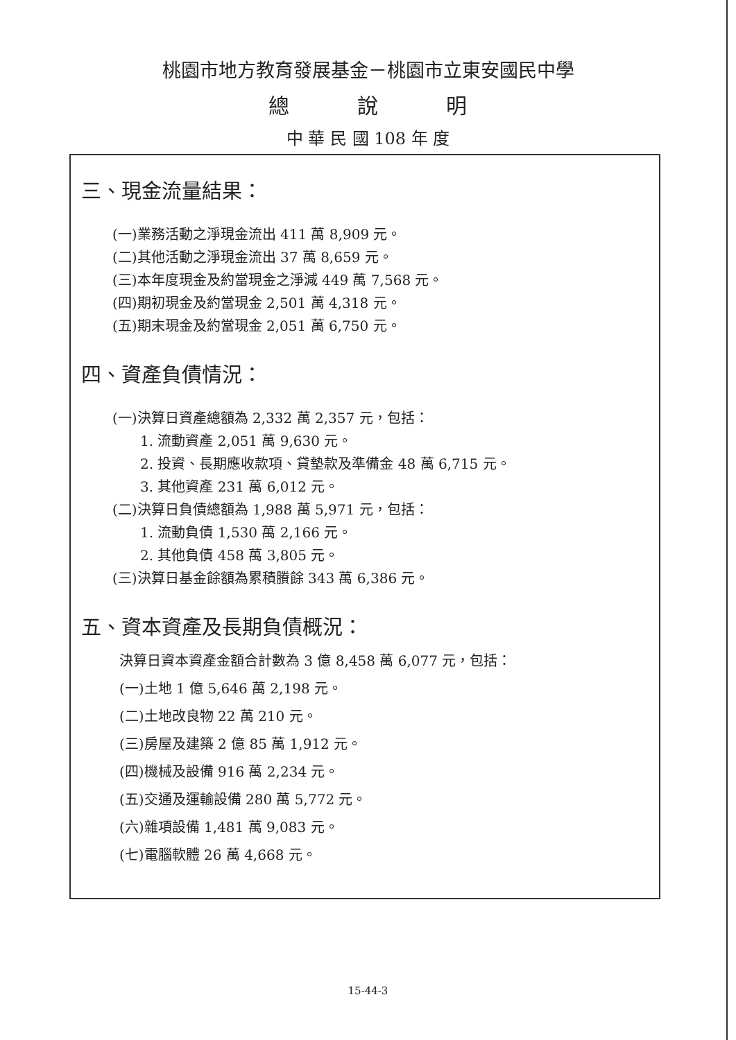桃園市地方教育發展基金－桃園市立東安國民中學
總　　　說　　　明
中 華 民 國 108 年 度
三、現金流量結果：
(一)業務活動之淨現金流出 411 萬 8,909 元。
(二)其他活動之淨現金流出 37 萬 8,659 元。
(三)本年度現金及約當現金之淨減 449 萬 7,568 元。
(四)期初現金及約當現金 2,501 萬 4,318 元。
(五)期末現金及約當現金 2,051 萬 6,750 元。
四、資產負債情況：
(一)決算日資產總額為 2,332 萬 2,357 元，包括：
1. 流動資產 2,051 萬 9,630 元。
2. 投資、長期應收款項、貸墊款及準備金 48 萬 6,715 元。
3. 其他資產 231 萬 6,012 元。
(二)決算日負債總額為 1,988 萬 5,971 元，包括：
1. 流動負債 1,530 萬 2,166 元。
2. 其他負債 458 萬 3,805 元。
(三)決算日基金餘額為累積賸餘 343 萬 6,386 元。
五、資本資產及長期負債概況：
決算日資本資產金額合計數為 3 億 8,458 萬 6,077 元，包括：
(一)土地 1 億 5,646 萬 2,198 元。
(二)土地改良物 22 萬 210 元。
(三)房屋及建築 2 億 85 萬 1,912 元。
(四)機械及設備 916 萬 2,234 元。
(五)交通及運輸設備 280 萬 5,772 元。
(六)雜項設備 1,481 萬 9,083 元。
(七)電腦軟體 26 萬 4,668 元。
15-44-3